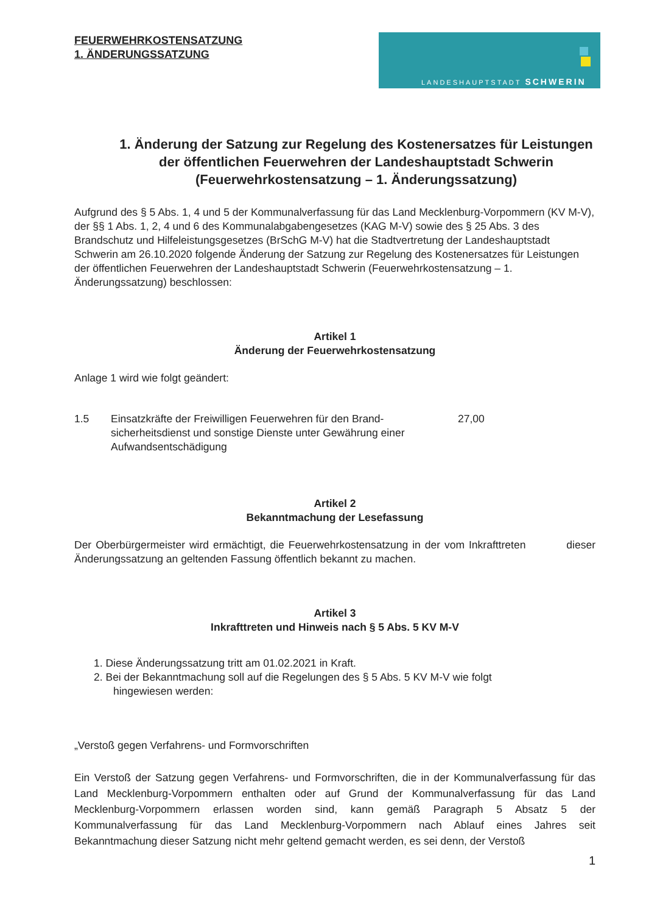FEUERWEHRKOSTENSATZUNG
1. ÄNDERUNGSSATZUNG
LANDESHAUPTSTADT SCHWERIN
1. Änderung der Satzung zur Regelung des Kostenersatzes für Leistungen der öffentlichen Feuerwehren der Landeshauptstadt Schwerin (Feuerwehrkostensatzung – 1. Änderungssatzung)
Aufgrund des § 5 Abs. 1, 4 und 5 der Kommunalverfassung für das Land Mecklenburg-Vorpommern (KV M-V), der §§ 1 Abs. 1, 2, 4 und 6 des Kommunalabgabengesetzes (KAG M-V) sowie des § 25 Abs. 3 des Brandschutz und Hilfeleistungsgesetzes (BrSchG M-V) hat die Stadtvertretung der Landeshauptstadt Schwerin am 26.10.2020 folgende Änderung der Satzung zur Regelung des Kostenersatzes für Leistungen der öffentlichen Feuerwehren der Landeshauptstadt Schwerin (Feuerwehrkostensatzung – 1. Änderungssatzung) beschlossen:
Artikel 1
Änderung der Feuerwehrkostensatzung
Anlage 1 wird wie folgt geändert:
1.5 Einsatzkräfte der Freiwilligen Feuerwehren für den Brand-sicherheitsdienst und sonstige Dienste unter Gewährung einer Aufwandsentschädigung 27,00
Artikel 2
Bekanntmachung der Lesefassung
Der Oberbürgermeister wird ermächtigt, die Feuerwehrkostensatzung in der vom Inkrafttreten dieser Änderungssatzung an geltenden Fassung öffentlich bekannt zu machen.
Artikel 3
Inkrafttreten und Hinweis nach § 5 Abs. 5 KV M-V
1. Diese Änderungssatzung tritt am 01.02.2021 in Kraft.
2. Bei der Bekanntmachung soll auf die Regelungen des § 5 Abs. 5 KV M-V wie folgt
hingewiesen werden:
„Verstoß gegen Verfahrens- und Formvorschriften
Ein Verstoß der Satzung gegen Verfahrens- und Formvorschriften, die in der Kommunalverfassung für das Land Mecklenburg-Vorpommern enthalten oder auf Grund der Kommunalverfassung für das Land Mecklenburg-Vorpommern erlassen worden sind, kann gemäß Paragraph 5 Absatz 5 der Kommunalverfassung für das Land Mecklenburg-Vorpommern nach Ablauf eines Jahres seit Bekanntmachung dieser Satzung nicht mehr geltend gemacht werden, es sei denn, der Verstoß
1